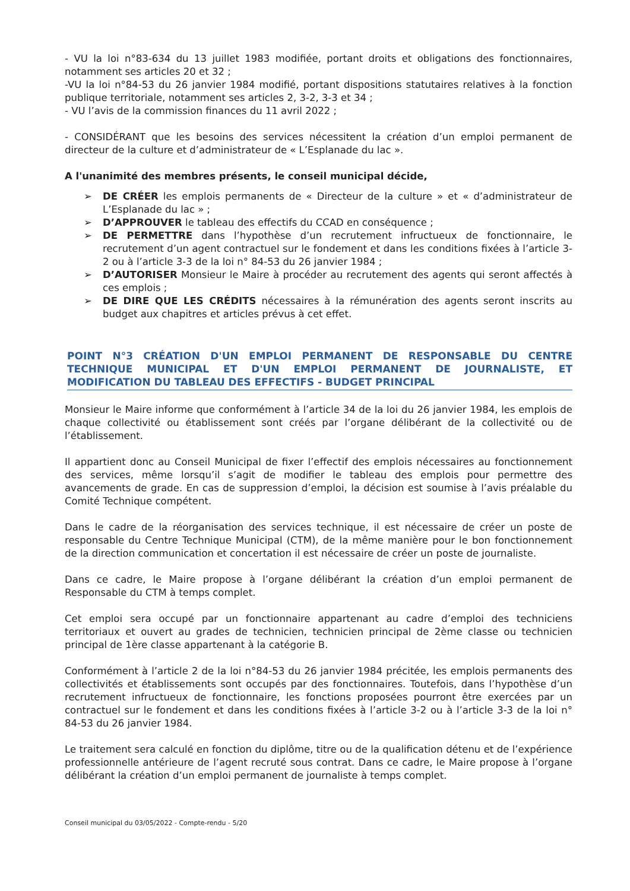- VU la loi n°83-634 du 13 juillet 1983 modifiée, portant droits et obligations des fonctionnaires, notamment ses articles 20 et 32 ;
-VU la loi n°84-53 du 26 janvier 1984 modifié, portant dispositions statutaires relatives à la fonction publique territoriale, notamment ses articles 2, 3-2, 3-3 et 34 ;
- VU l’avis de la commission finances du 11 avril 2022 ;
- CONSIDÉRANT que les besoins des services nécessitent la création d’un emploi permanent de directeur de la culture et d’administrateur de « L’Esplanade du lac ».
A l'unanimité des membres présents, le conseil municipal décide,
➢ DE CRÉER les emplois permanents de « Directeur de la culture » et « d’administrateur de L’Esplanade du lac » ;
➢ D’APPROUVER le tableau des effectifs du CCAD en conséquence ;
➢ DE PERMETTRE dans l’hypothèse d’un recrutement infructueux de fonctionnaire, le recrutement d’un agent contractuel sur le fondement et dans les conditions fixées à l’article 3-2 ou à l’article 3-3 de la loi n° 84-53 du 26 janvier 1984 ;
➢ D’AUTORISER Monsieur le Maire à procéder au recrutement des agents qui seront affectés à ces emplois ;
➢ DE DIRE QUE LES CRÉDITS nécessaires à la rémunération des agents seront inscrits au budget aux chapitres et articles prévus à cet effet.
POINT N°3 CRÉATION D'UN EMPLOI PERMANENT DE RESPONSABLE DU CENTRE TECHNIQUE MUNICIPAL ET D'UN EMPLOI PERMANENT DE JOURNALISTE, ET MODIFICATION DU TABLEAU DES EFFECTIFS - BUDGET PRINCIPAL
Monsieur le Maire informe que conformément à l’article 34 de la loi du 26 janvier 1984, les emplois de chaque collectivité ou établissement sont créés par l’organe délibérant de la collectivité ou de l’établissement.
Il appartient donc au Conseil Municipal de fixer l’effectif des emplois nécessaires au fonctionnement des services, même lorsqu’il s’agit de modifier le tableau des emplois pour permettre des avancements de grade. En cas de suppression d’emploi, la décision est soumise à l’avis préalable du Comité Technique compétent.
Dans le cadre de la réorganisation des services technique, il est nécessaire de créer un poste de responsable du Centre Technique Municipal (CTM), de la même manière pour le bon fonctionnement de la direction communication et concertation il est nécessaire de créer un poste de journaliste.
Dans ce cadre, le Maire propose à l’organe délibérant la création d’un emploi permanent de Responsable du CTM à temps complet.
Cet emploi sera occupé par un fonctionnaire appartenant au cadre d’emploi des techniciens territoriaux et ouvert au grades de technicien, technicien principal de 2ème classe ou technicien principal de 1ère classe appartenant à la catégorie B.
Conformément à l’article 2 de la loi n°84-53 du 26 janvier 1984 précitée, les emplois permanents des collectivités et établissements sont occupés par des fonctionnaires. Toutefois, dans l’hypothèse d’un recrutement infructueux de fonctionnaire, les fonctions proposées pourront être exercées par un contractuel sur le fondement et dans les conditions fixées à l’article 3-2 ou à l’article 3-3 de la loi n° 84-53 du 26 janvier 1984.
Le traitement sera calculé en fonction du diplôme, titre ou de la qualification détenu et de l’expérience professionnelle antérieure de l’agent recruté sous contrat. Dans ce cadre, le Maire propose à l’organe délibérant la création d’un emploi permanent de journaliste à temps complet.
Conseil municipal du 03/05/2022 - Compte-rendu - 5/20